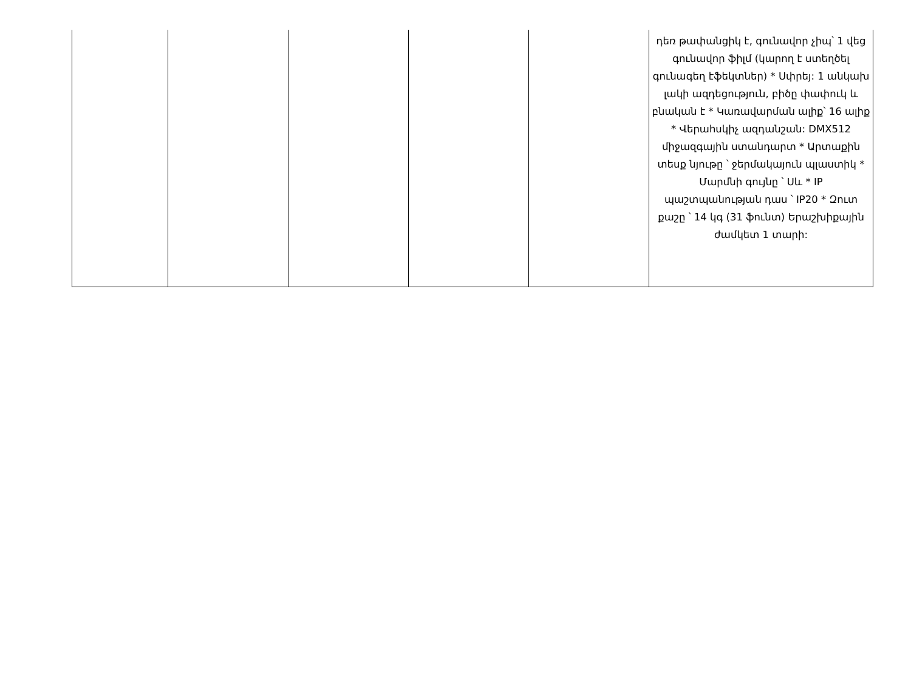| | | | | | դեռ թափանցիկ է, գունավոր չիպ՝ 1 վեց գունավոր ֆիլմ (կարող է ստեղծել գունագեղ էֆեկտներ) * Սփրեյ: 1 անկախ լակի ազդեցություն, բիծը փափուկ և բնական է * Կառավարման ալիք՝ 16 ալիք * Վերահսկիչ ազդանշան: DMX512 միջազգային ստանդարտ * Արտաքին տեսք նյութը ՝ ջերմակայուն պլաստիկ * Մարմնի գույնը ՝ Սև * IP պաշտպանության դաս ՝ IP20 * Զուտ քաշը ՝ 14 կգ (31 ֆունտ) Երաշխիքային ժամկետ 1 տարի: |